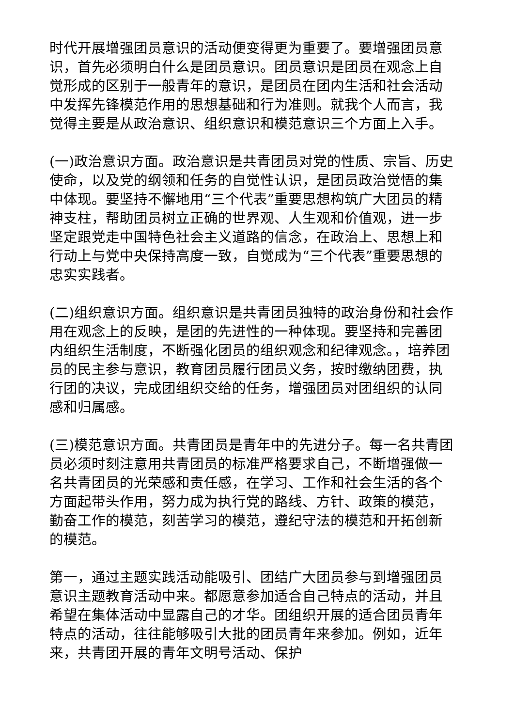时代开展增强团员意识的活动便变得更为重要了。要增强团员意识，首先必须明白什么是团员意识。团员意识是团员在观念上自觉形成的区别于一般青年的意识，是团员在团内生活和社会活动中发挥先锋模范作用的思想基础和行为准则。就我个人而言，我觉得主要是从政治意识、组织意识和模范意识三个方面上入手。
(一)政治意识方面。政治意识是共青团员对党的性质、宗旨、历史使命，以及党的纲领和任务的自觉性认识，是团员政治觉悟的集中体现。要坚持不懈地用“三个代表”重要思想构筑广大团员的精神支柱，帮助团员树立正确的世界观、人生观和价值观，进一步坚定跟党走中国特色社会主义道路的信念，在政治上、思想上和行动上与党中央保持高度一致，自觉成为“三个代表”重要思想的忠实实践者。
(二)组织意识方面。组织意识是共青团员独特的政治身份和社会作用在观念上的反映，是团的先进性的一种体现。要坚持和完善团内组织生活制度，不断强化团员的组织观念和纪律观念。，培养团员的民主参与意识，教育团员履行团员义务，按时缴纳团费，执行团的决议，完成团组织交给的任务，增强团员对团组织的认同感和归属感。
(三)模范意识方面。共青团员是青年中的先进分子。每一名共青团员必须时刻注意用共青团员的标准严格要求自己，不断增强做一名共青团员的光荣感和责任感，在学习、工作和社会生活的各个方面起带头作用，努力成为执行党的路线、方针、政策的模范，勤奋工作的模范，刻苦学习的模范，遵纪守法的模范和开拓创新的模范。
第一，通过主题实践活动能吸引、团结广大团员参与到增强团员意识主题教育活动中来。都愿意参加适合自己特点的活动，并且希望在集体活动中显露自己的才华。团组织开展的适合团员青年特点的活动，往往能够吸引大批的团员青年来参加。例如，近年来，共青团开展的青年文明号活动、保护